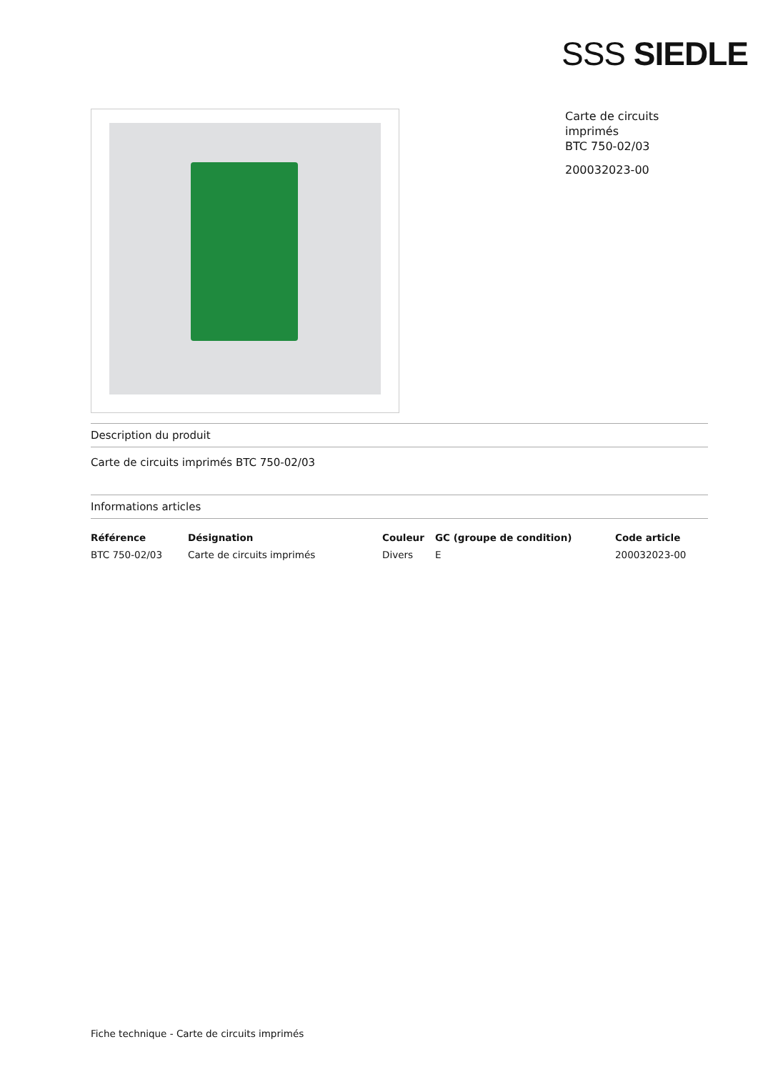SSS SIEDLE
Carte de circuits imprimés
BTC 750-02/03
200032023-00
Description du produit
Carte de circuits imprimés BTC 750-02/03
Informations articles
| Référence | Désignation | Couleur | GC (groupe de condition) | Code article |
| --- | --- | --- | --- | --- |
| BTC 750-02/03 | Carte de circuits imprimés | Divers | E | 200032023-00 |
Fiche technique - Carte de circuits imprimés